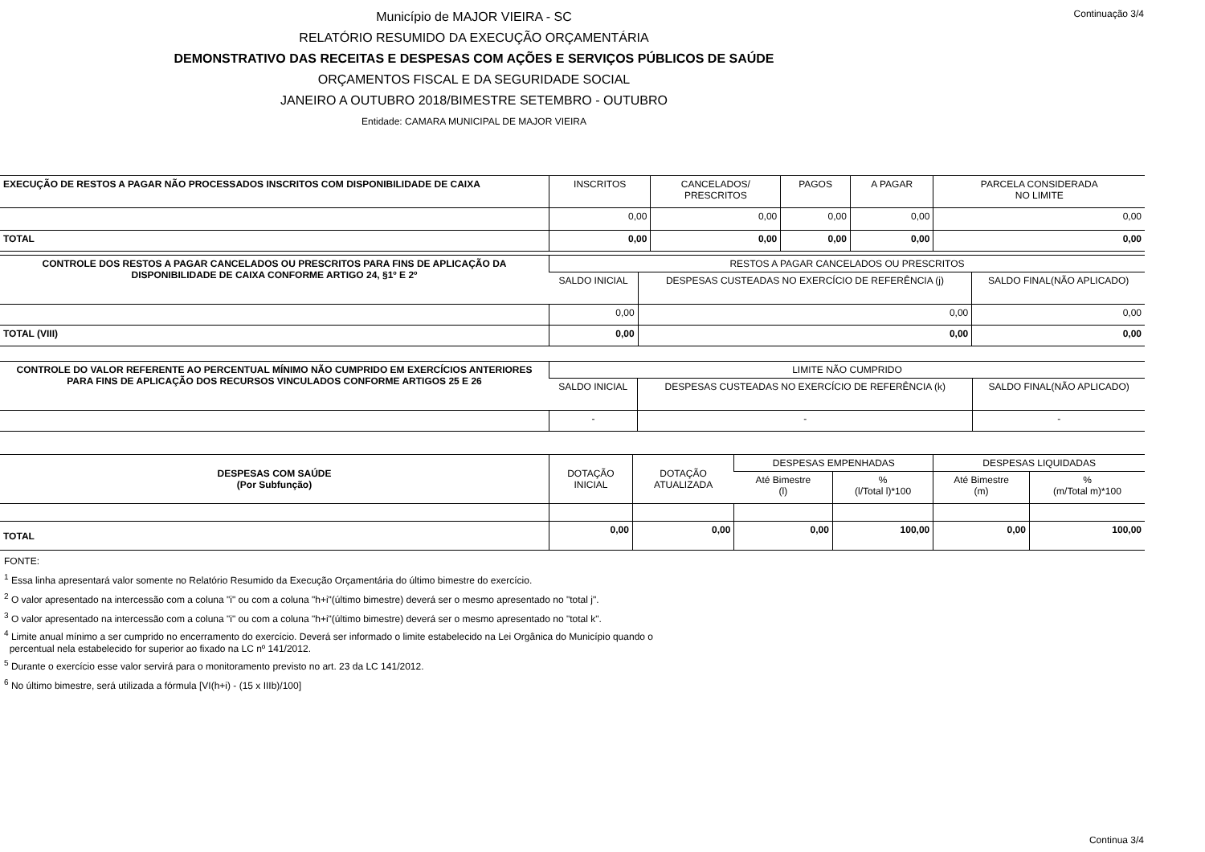Continuação 3/4
Município de MAJOR VIEIRA - SC
RELATÓRIO RESUMIDO DA EXECUÇÃO ORÇAMENTÁRIA
DEMONSTRATIVO DAS RECEITAS E DESPESAS COM AÇÕES E SERVIÇOS PÚBLICOS DE SAÚDE
ORÇAMENTOS FISCAL E DA SEGURIDADE SOCIAL
JANEIRO A OUTUBRO 2018/BIMESTRE SETEMBRO - OUTUBRO
Entidade: CAMARA MUNICIPAL DE MAJOR VIEIRA
| EXECUÇÃO DE RESTOS A PAGAR NÃO PROCESSADOS INSCRITOS COM DISPONIBILIDADE DE CAIXA | INSCRITOS | CANCELADOS/ PRESCRITOS | PAGOS | A PAGAR | PARCELA CONSIDERADA NO LIMITE |
| --- | --- | --- | --- | --- | --- |
| | 0,00 | 0,00 | 0,00 | 0,00 | 0,00 |
| TOTAL | 0,00 | 0,00 | 0,00 | 0,00 | 0,00 |
| CONTROLE DOS RESTOS A PAGAR CANCELADOS OU PRESCRITOS PARA FINS DE APLICAÇÃO DA DISPONIBILIDADE DE CAIXA CONFORME ARTIGO 24, §1º E 2º | RESTOS A PAGAR CANCELADOS OU PRESCRITOS | | |
| --- | --- | --- | --- |
| | SALDO INICIAL | DESPESAS CUSTEADAS NO EXERCÍCIO DE REFERÊNCIA (j) | SALDO FINAL(NÃO APLICADO) |
| | 0,00 | 0,00 | 0,00 |
| TOTAL (VIII) | 0,00 | 0,00 | 0,00 |
| CONTROLE DO VALOR REFERENTE AO PERCENTUAL MÍNIMO NÃO CUMPRIDO EM EXERCÍCIOS ANTERIORES PARA FINS DE APLICAÇÃO DOS RECURSOS VINCULADOS CONFORME ARTIGOS 25 E 26 | LIMITE NÃO CUMPRIDO | | |
| --- | --- | --- | --- |
| | SALDO INICIAL | DESPESAS CUSTEADAS NO EXERCÍCIO DE REFERÊNCIA (k) | SALDO FINAL(NÃO APLICADO) |
| | - | - | - |
| DESPESAS COM SAÚDE (Por Subfunção) | DOTAÇÃO INICIAL | DOTAÇÃO ATUALIZADA | DESPESAS EMPENHADAS | | DESPESAS LIQUIDADAS | |
| --- | --- | --- | --- | --- | --- | --- |
| | | | Até Bimestre (l) | % (l/Total l)*100 | Até Bimestre (m) | % (m/Total m)*100 |
| TOTAL | 0,00 | 0,00 | 0,00 | 100,00 | 0,00 | 100,00 |
FONTE:
<sup>1</sup> Essa linha apresentará valor somente no Relatório Resumido da Execução Orçamentária do último bimestre do exercício.
<sup>2</sup> O valor apresentado na intercessão com a coluna "i" ou com a coluna "h+i"(último bimestre) deverá ser o mesmo apresentado no "total j".
<sup>3</sup> O valor apresentado na intercessão com a coluna "i" ou com a coluna "h+i"(último bimestre) deverá ser o mesmo apresentado no "total k".
<sup>4</sup> Limite anual mínimo a ser cumprido no encerramento do exercício. Deverá ser informado o limite estabelecido na Lei Orgânica do Município quando o
percentual nela estabelecido for superior ao fixado na LC nº 141/2012.
<sup>5</sup> Durante o exercício esse valor servirá para o monitoramento previsto no art. 23 da LC 141/2012.
<sup>6</sup> No último bimestre, será utilizada a fórmula [VI(h+i) - (15 x IIIb)/100]
Continua 3/4